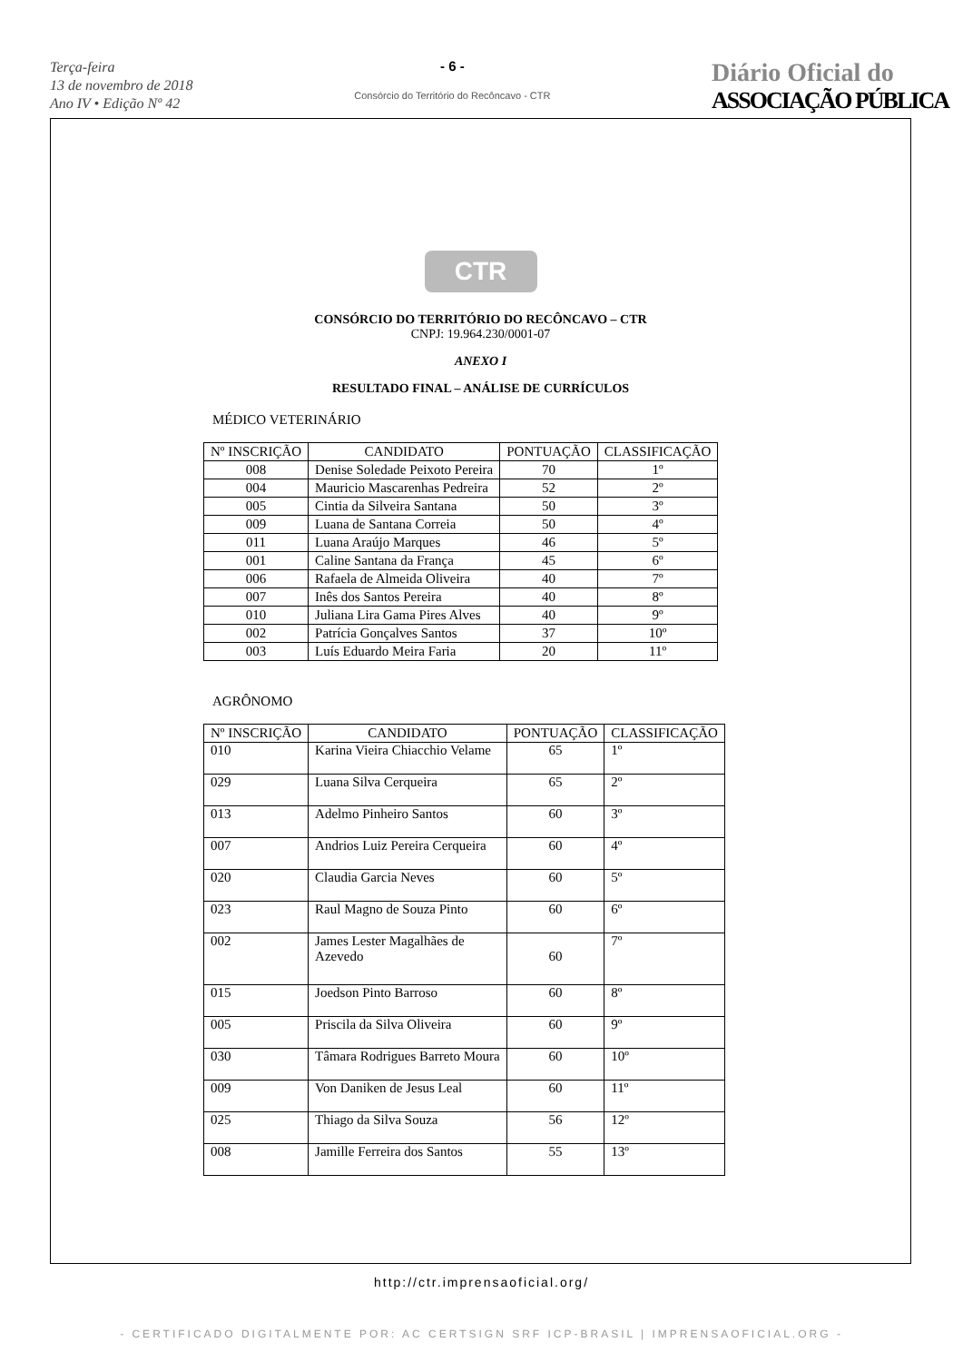Terça-feira
13 de novembro de 2018
Ano IV • Edição Nº 42
- 6 -
Consórcio do Território do Recôncavo - CTR
Diário Oficial do
ASSOCIAÇÃO PÚBLICA
CTR
CONSÓRCIO DO TERRITÓRIO DO RECÔNCAVO – CTR
CNPJ: 19.964.230/0001-07
ANEXO I
RESULTADO FINAL – ANÁLISE DE CURRÍCULOS
MÉDICO VETERINÁRIO
| Nº INSCRIÇÃO | CANDIDATO | PONTUAÇÃO | CLASSIFICAÇÃO |
| --- | --- | --- | --- |
| 008 | Denise Soledade Peixoto Pereira | 70 | 1º |
| 004 | Mauricio Mascarenhas Pedreira | 52 | 2º |
| 005 | Cintia da Silveira Santana | 50 | 3º |
| 009 | Luana de Santana Correia | 50 | 4º |
| 011 | Luana Araújo Marques | 46 | 5º |
| 001 | Caline Santana da França | 45 | 6º |
| 006 | Rafaela de Almeida Oliveira | 40 | 7º |
| 007 | Inês dos Santos Pereira | 40 | 8º |
| 010 | Juliana Lira Gama Pires Alves | 40 | 9º |
| 002 | Patrícia Gonçalves Santos | 37 | 10º |
| 003 | Luís Eduardo Meira Faria | 20 | 11º |
AGRÔNOMO
| Nº INSCRIÇÃO | CANDIDATO | PONTUAÇÃO | CLASSIFICAÇÃO |
| --- | --- | --- | --- |
| 010 | Karina Vieira Chiacchio Velame | 65 | 1º |
| 029 | Luana Silva Cerqueira | 65 | 2º |
| 013 | Adelmo Pinheiro Santos | 60 | 3º |
| 007 | Andrios Luiz Pereira Cerqueira | 60 | 4º |
| 020 | Claudia Garcia Neves | 60 | 5º |
| 023 | Raul Magno de Souza Pinto | 60 | 6º |
| 002 | James Lester Magalhães de Azevedo | 60 | 7º |
| 015 | Joedson Pinto Barroso | 60 | 8º |
| 005 | Priscila da Silva Oliveira | 60 | 9º |
| 030 | Tâmara Rodrigues Barreto Moura | 60 | 10º |
| 009 | Von Daniken de Jesus Leal | 60 | 11º |
| 025 | Thiago da Silva Souza | 56 | 12º |
| 008 | Jamille Ferreira dos Santos | 55 | 13º |
http://ctr.imprensaoficial.org/
- CERTIFICADO DIGITALMENTE POR: AC CERTSIGN SRF ICP-BRASIL | IMPRENSAOFICIAL.ORG -